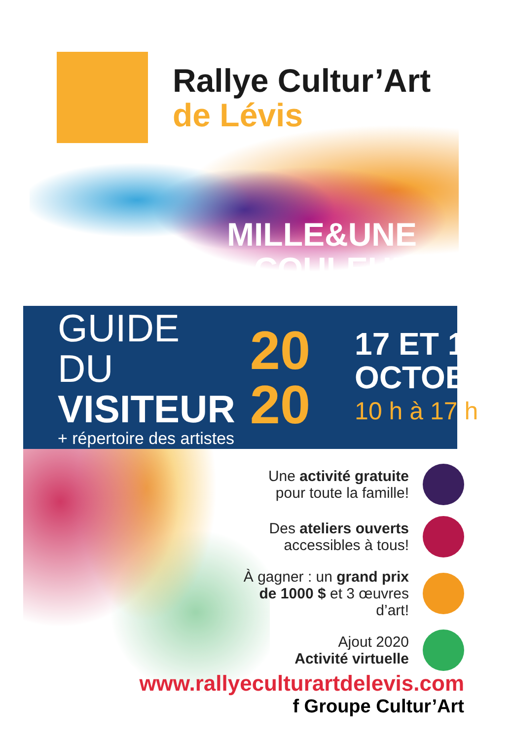Rallye Cultur’Art
de Lévis
MILLE&UNE
COULEURS
GUIDE DU
VISITEUR
+ répertoire des artistes
20
20
17 ET 18
OCTOBRE
10 h à 17 h
Une activité gratuite
pour toute la famille!
Des ateliers ouverts
accessibles à tous!
À gagner : un grand prix
de 1000 $ et 3 œuvres d’art!
Ajout 2020
Activité virtuelle
www.rallyeculturartdelevis.com
f Groupe Cultur’Art